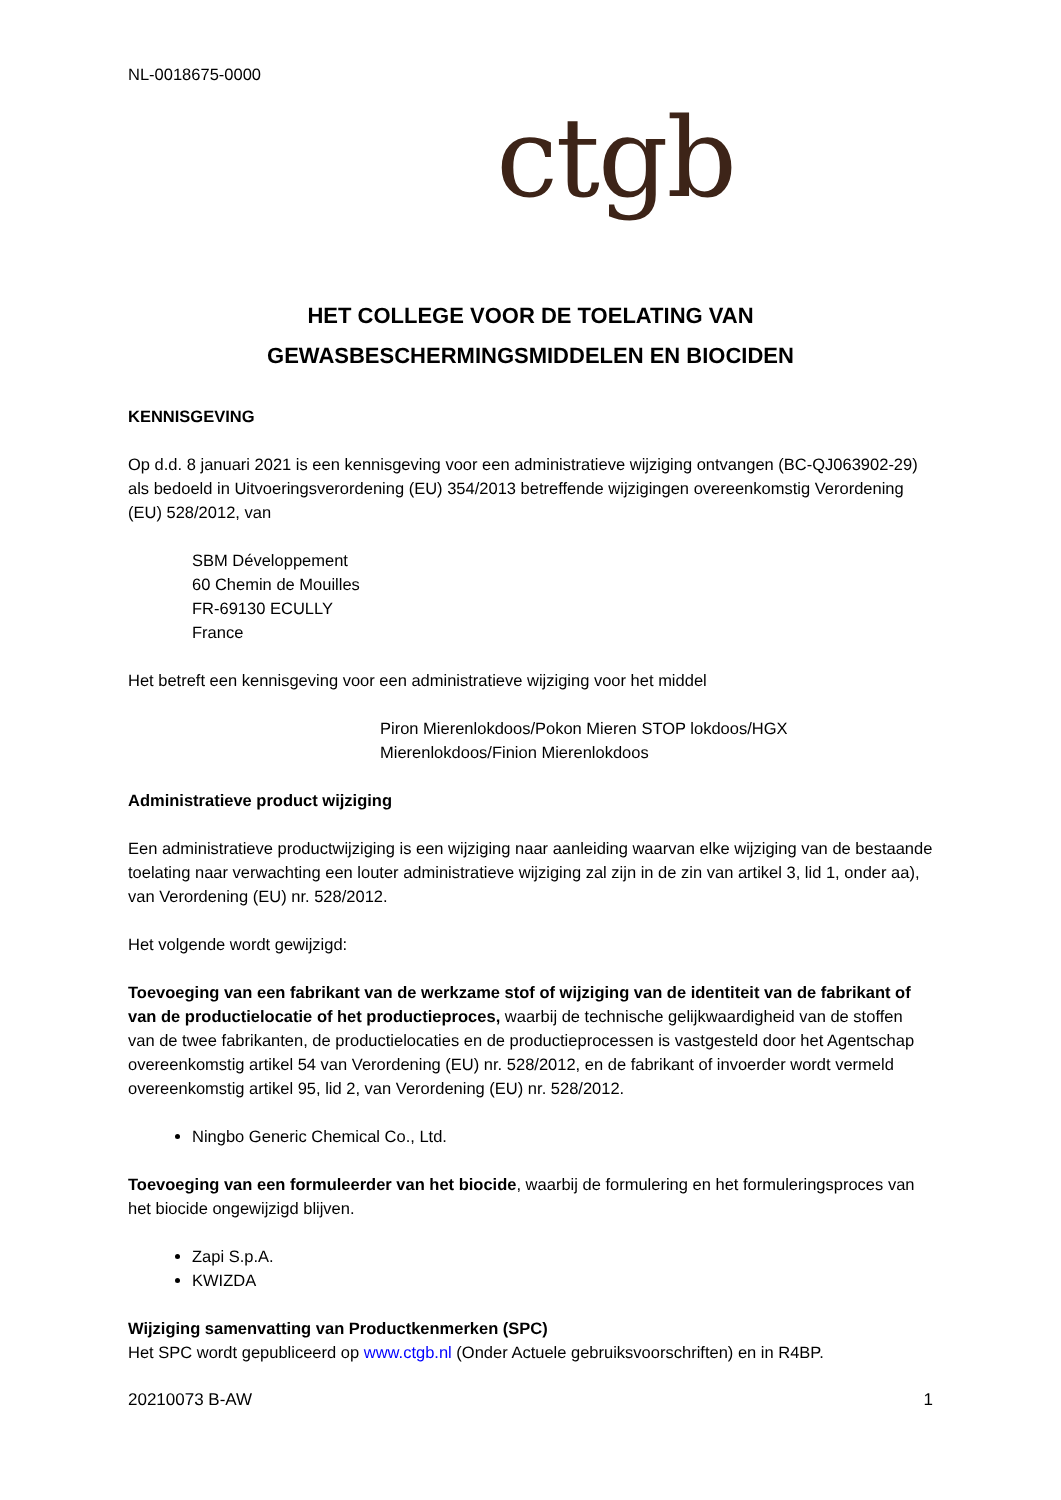NL-0018675-0000
ctgb
HET COLLEGE VOOR DE TOELATING VAN
GEWASBESCHERMINGSMIDDELEN EN BIOCIDEN
KENNISGEVING
Op d.d. 8 januari 2021 is een kennisgeving voor een administratieve wijziging ontvangen (BC-QJ063902-29) als bedoeld in Uitvoeringsverordening (EU) 354/2013 betreffende wijzigingen overeenkomstig Verordening (EU) 528/2012, van
SBM Développement
60 Chemin de Mouilles
FR-69130 ECULLY
France
Het betreft een kennisgeving voor een administratieve wijziging voor het middel
Piron Mierenlokdoos/Pokon Mieren STOP lokdoos/HGX Mierenlokdoos/Finion Mierenlokdoos
Administratieve product wijziging
Een administratieve productwijziging is een wijziging naar aanleiding waarvan elke wijziging van de bestaande toelating naar verwachting een louter administratieve wijziging zal zijn in de zin van artikel 3, lid 1, onder aa), van Verordening (EU) nr. 528/2012.
Het volgende wordt gewijzigd:
Toevoeging van een fabrikant van de werkzame stof of wijziging van de identiteit van de fabrikant of van de productielocatie of het productieproces, waarbij de technische gelijkwaardigheid van de stoffen van de twee fabrikanten, de productielocaties en de productieprocessen is vastgesteld door het Agentschap overeenkomstig artikel 54 van Verordening (EU) nr. 528/2012, en de fabrikant of invoerder wordt vermeld overeenkomstig artikel 95, lid 2, van Verordening (EU) nr. 528/2012.
Ningbo Generic Chemical Co., Ltd.
Toevoeging van een formuleerder van het biocide, waarbij de formulering en het formuleringsproces van het biocide ongewijzigd blijven.
Zapi S.p.A.
KWIZDA
Wijziging samenvatting van Productkenmerken (SPC)
Het SPC wordt gepubliceerd op www.ctgb.nl (Onder Actuele gebruiksvoorschriften) en in R4BP.
20210073 B-AW 1